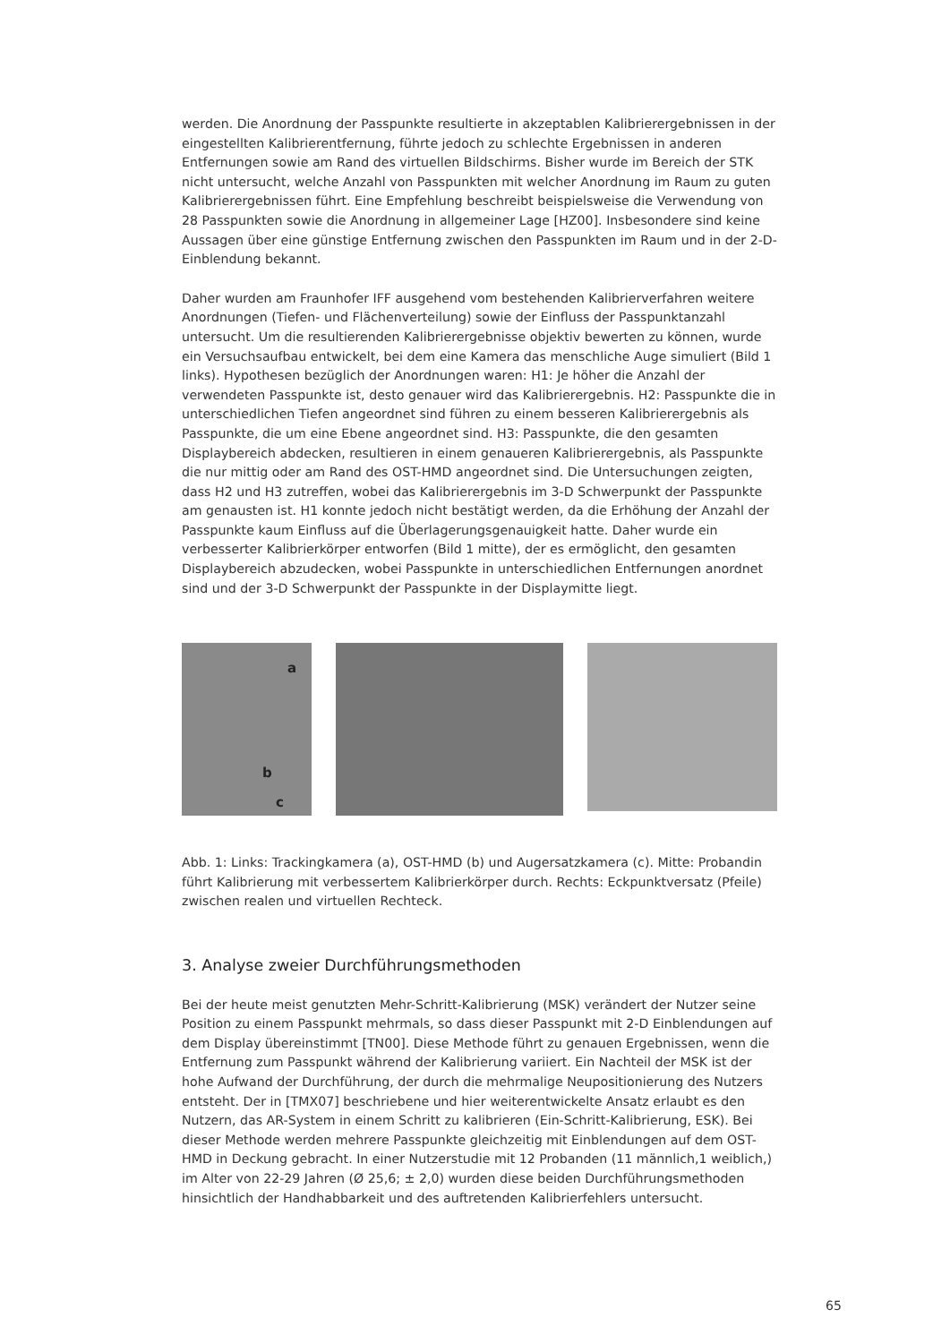werden. Die Anordnung der Passpunkte resultierte in akzeptablen Kalibrierergebnissen in der eingestellten Kalibrierentfernung, führte jedoch zu schlechte Ergebnissen in anderen Entfernungen sowie am Rand des virtuellen Bildschirms. Bisher wurde im Bereich der STK nicht untersucht, welche Anzahl von Passpunkten mit welcher Anordnung im Raum zu guten Kalibrierergebnissen führt. Eine Empfehlung beschreibt beispielsweise die Verwendung von 28 Passpunkten sowie die Anordnung in allgemeiner Lage [HZ00]. Insbesondere sind keine Aussagen über eine günstige Entfernung zwischen den Passpunkten im Raum und in der 2-D-Einblendung bekannt.
Daher wurden am Fraunhofer IFF ausgehend vom bestehenden Kalibrierverfahren weitere Anordnungen (Tiefen- und Flächenverteilung) sowie der Einfluss der Passpunktanzahl untersucht. Um die resultierenden Kalibrierergebnisse objektiv bewerten zu können, wurde ein Versuchsaufbau entwickelt, bei dem eine Kamera das menschliche Auge simuliert (Bild 1 links). Hypothesen bezüglich der Anordnungen waren: H1: Je höher die Anzahl der verwendeten Passpunkte ist, desto genauer wird das Kalibrierergebnis. H2: Passpunkte die in unterschiedlichen Tiefen angeordnet sind führen zu einem besseren Kalibrierergebnis als Passpunkte, die um eine Ebene angeordnet sind. H3: Passpunkte, die den gesamten Displaybereich abdecken, resultieren in einem genaueren Kalibrierergebnis, als Passpunkte die nur mittig oder am Rand des OST-HMD angeordnet sind. Die Untersuchungen zeigten, dass H2 und H3 zutreffen, wobei das Kalibrierergebnis im 3-D Schwerpunkt der Passpunkte am genausten ist. H1 konnte jedoch nicht bestätigt werden, da die Erhöhung der Anzahl der Passpunkte kaum Einfluss auf die Überlagerungsgenauigkeit hatte. Daher wurde ein verbesserter Kalibrierkörper entworfen (Bild 1 mitte), der es ermöglicht, den gesamten Displaybereich abzudecken, wobei Passpunkte in unterschiedlichen Entfernungen anordnet sind und der 3-D Schwerpunkt der Passpunkte in der Displaymitte liegt.
a
b
c
Abb. 1: Links: Trackingkamera (a), OST-HMD (b) und Augersatzkamera (c). Mitte: Probandin führt Kalibrierung mit verbessertem Kalibrierkörper durch. Rechts: Eckpunktversatz (Pfeile) zwischen realen und virtuellen Rechteck.
3. Analyse zweier Durchführungsmethoden
Bei der heute meist genutzten Mehr-Schritt-Kalibrierung (MSK) verändert der Nutzer seine Position zu einem Passpunkt mehrmals, so dass dieser Passpunkt mit 2-D Einblendungen auf dem Display übereinstimmt [TN00]. Diese Methode führt zu genauen Ergebnissen, wenn die Entfernung zum Passpunkt während der Kalibrierung variiert. Ein Nachteil der MSK ist der hohe Aufwand der Durchführung, der durch die mehrmalige Neupositionierung des Nutzers entsteht. Der in [TMX07] beschriebene und hier weiterentwickelte Ansatz erlaubt es den Nutzern, das AR-System in einem Schritt zu kalibrieren (Ein-Schritt-Kalibrierung, ESK). Bei dieser Methode werden mehrere Passpunkte gleichzeitig mit Einblendungen auf dem OST-HMD in Deckung gebracht. In einer Nutzerstudie mit 12 Probanden (11 männlich,1 weiblich,) im Alter von 22-29 Jahren (Ø 25,6; ± 2,0) wurden diese beiden Durchführungsmethoden hinsichtlich der Handhabbarkeit und des auftretenden Kalibrierfehlers untersucht.
65